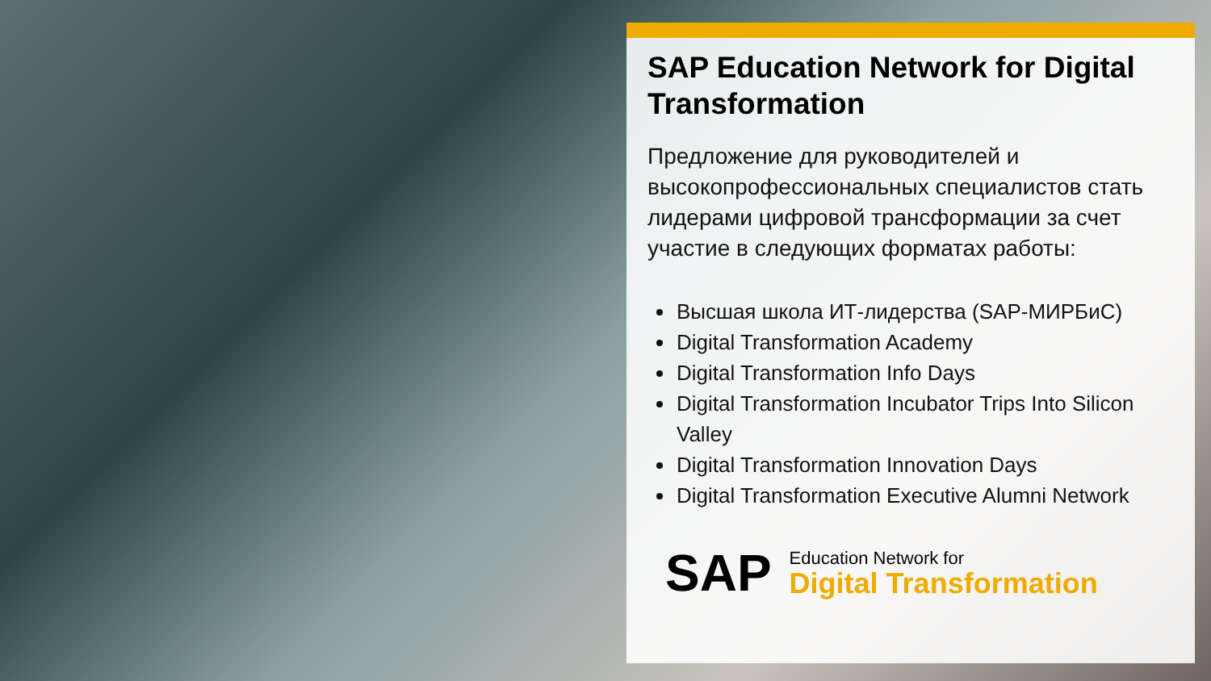SAP Education Network for Digital Transformation
Предложение для руководителей и высокопрофессиональных специалистов стать лидерами цифровой трансформации за счет участие в следующих форматах работы:
Высшая школа ИТ-лидерства (SAP-МИРБиС)
Digital Transformation Academy
Digital Transformation Info Days
Digital Transformation Incubator Trips Into Silicon Valley
Digital Transformation Innovation Days
Digital Transformation Executive Alumni Network
SAP
Education Network for
Digital Transformation